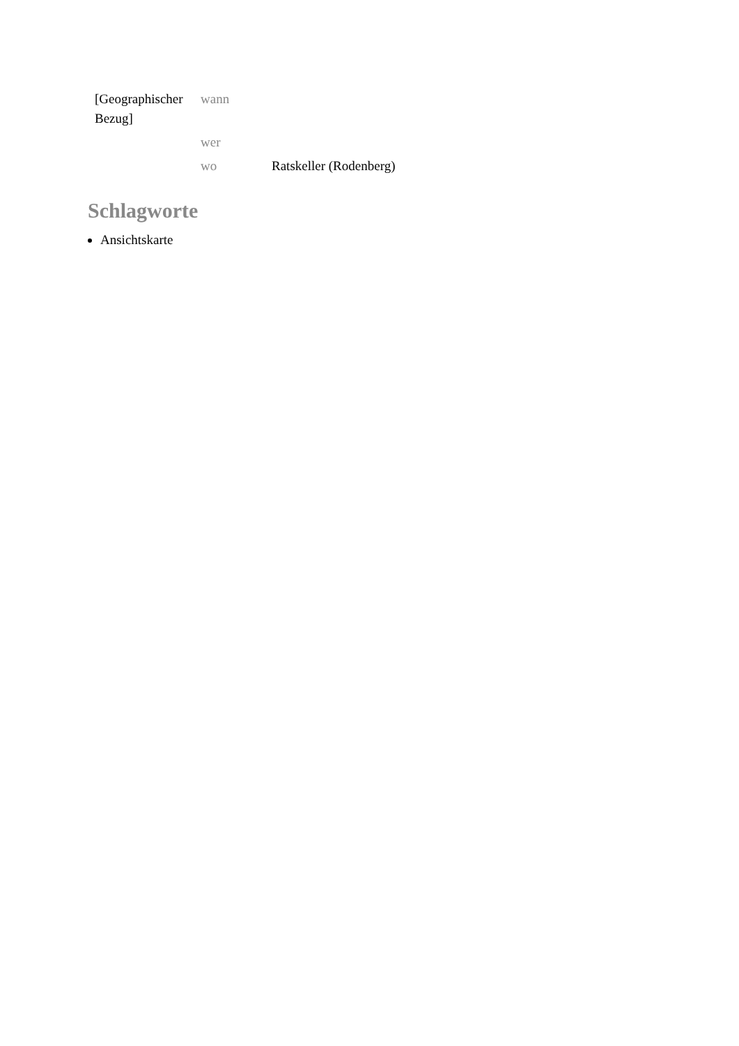| [Geographischer Bezug] | wann | |
| | wer | |
| | wo | Ratskeller (Rodenberg) |
Schlagworte
Ansichtskarte